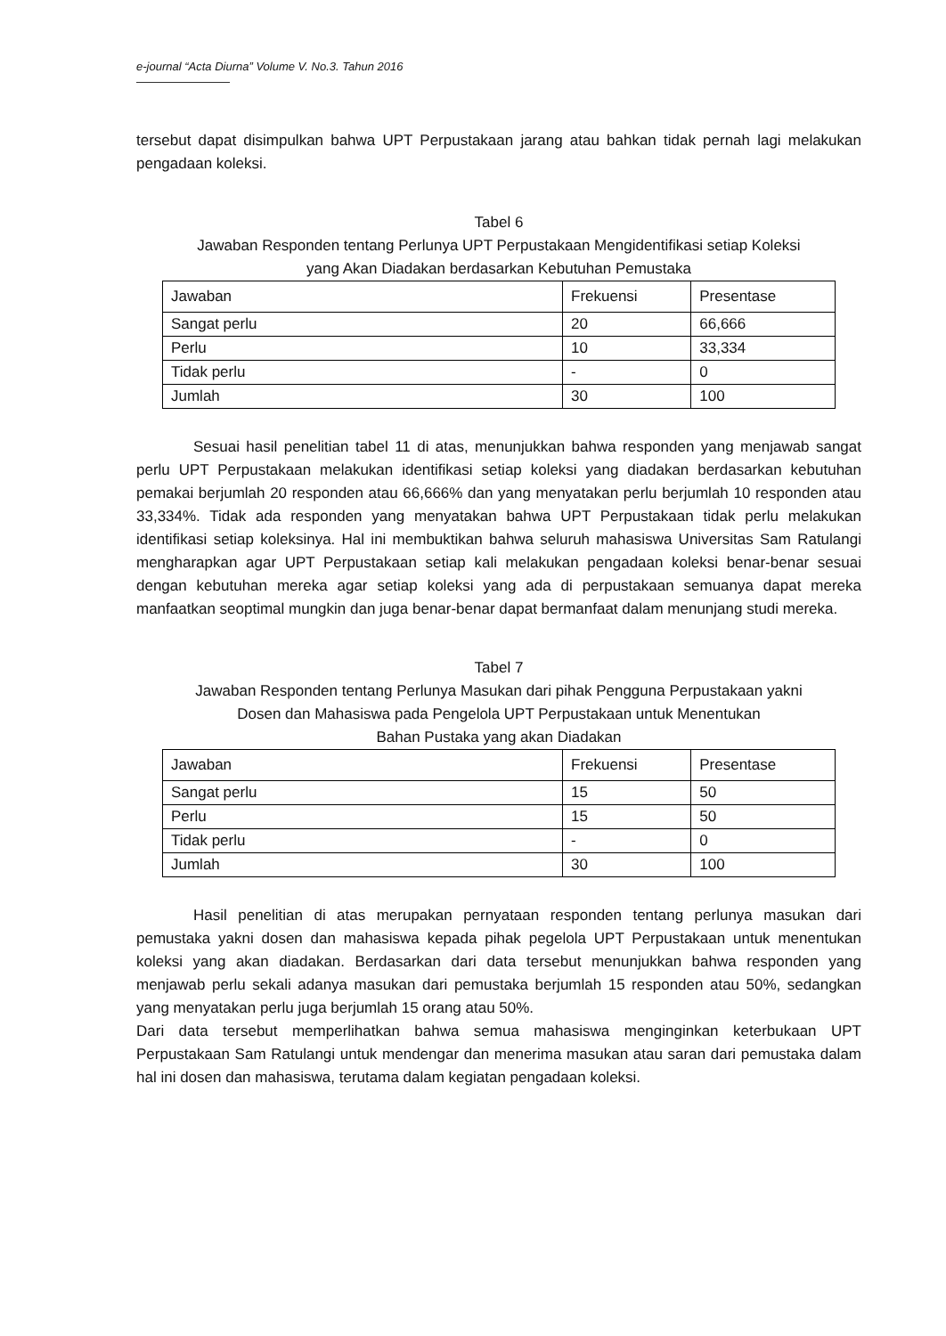e-journal “Acta Diurna” Volume V. No.3. Tahun 2016
tersebut dapat disimpulkan bahwa UPT Perpustakaan jarang atau bahkan tidak pernah lagi melakukan pengadaan koleksi.
Tabel 6
Jawaban Responden tentang Perlunya UPT Perpustakaan Mengidentifikasi setiap Koleksi
yang Akan Diadakan berdasarkan Kebutuhan Pemustaka
| Jawaban | Frekuensi | Presentase |
| Sangat perlu | 20 | 66,666 |
| Perlu | 10 | 33,334 |
| Tidak perlu | - | 0 |
| Jumlah | 30 | 100 |
Sesuai hasil penelitian tabel 11 di atas, menunjukkan bahwa responden yang menjawab sangat perlu UPT Perpustakaan melakukan identifikasi setiap koleksi yang diadakan berdasarkan kebutuhan pemakai berjumlah 20 responden atau 66,666% dan yang menyatakan perlu berjumlah 10 responden atau 33,334%. Tidak ada responden yang menyatakan bahwa UPT Perpustakaan tidak perlu melakukan identifikasi setiap koleksinya. Hal ini membuktikan bahwa seluruh mahasiswa Universitas Sam Ratulangi mengharapkan agar UPT Perpustakaan setiap kali melakukan pengadaan koleksi benar-benar sesuai dengan kebutuhan mereka agar setiap koleksi yang ada di perpustakaan semuanya dapat mereka manfaatkan seoptimal mungkin dan juga benar-benar dapat bermanfaat dalam menunjang studi mereka.
Tabel 7
Jawaban Responden tentang Perlunya Masukan dari pihak Pengguna Perpustakaan yakni
Dosen dan Mahasiswa pada Pengelola UPT Perpustakaan untuk Menentukan
Bahan Pustaka yang akan Diadakan
| Jawaban | Frekuensi | Presentase |
| Sangat perlu | 15 | 50 |
| Perlu | 15 | 50 |
| Tidak perlu | - | 0 |
| Jumlah | 30 | 100 |
Hasil penelitian di atas merupakan pernyataan responden tentang perlunya masukan dari pemustaka yakni dosen dan mahasiswa kepada pihak pegelola UPT Perpustakaan untuk menentukan koleksi yang akan diadakan. Berdasarkan dari data tersebut menunjukkan bahwa responden yang menjawab perlu sekali adanya masukan dari pemustaka berjumlah 15 responden atau 50%, sedangkan yang menyatakan perlu juga berjumlah 15 orang atau 50%.
Dari data tersebut memperlihatkan bahwa semua mahasiswa menginginkan keterbukaan UPT Perpustakaan Sam Ratulangi untuk mendengar dan menerima masukan atau saran dari pemustaka dalam hal ini dosen dan mahasiswa, terutama dalam kegiatan pengadaan koleksi.